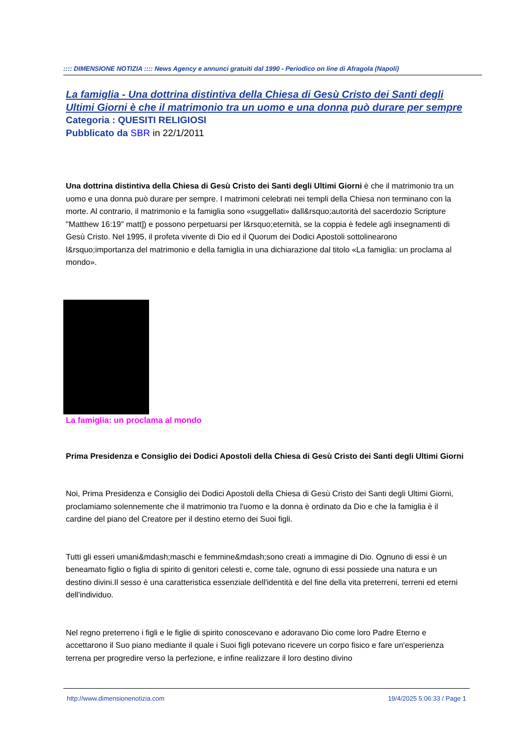:::: DIMENSIONE NOTIZIA :::: News Agency e annunci gratuiti dal 1990 - Periodico on line di Afragola (Napoli)
La famiglia - Una dottrina distintiva della Chiesa di Gesù Cristo dei Santi degli Ultimi Giorni è che il matrimonio tra un uomo e una donna può durare per sempre
Categoria : QUESITI RELIGIOSI
Pubblicato da SBR in 22/1/2011
Una dottrina distintiva della Chiesa di Gesù Cristo dei Santi degli Ultimi Giorni è che il matrimonio tra un uomo e una donna può durare per sempre. I matrimoni celebrati nei templi della Chiesa non terminano con la morte. Al contrario, il matrimonio e la famiglia sono «suggellati» dall&rsquo;autorità del sacerdozio Scripture "Matthew 16:19" matt]) e possono perpetuarsi per l&rsquo;eternità, se la coppia è fedele agli insegnamenti di Gesù Cristo. Nel 1995, il profeta vivente di Dio ed il Quorum dei Dodici Apostoli sottolinearono l&rsquo;importanza del matrimonio e della famiglia in una dichiarazione dal titolo «La famiglia: un proclama al mondo».
La famiglia: un proclama al mondo
Prima Presidenza e Consiglio dei Dodici Apostoli della Chiesa di Gesù Cristo dei Santi degli Ultimi Giorni
Noi, Prima Presidenza e Consiglio dei Dodici Apostoli della Chiesa di Gesù Cristo dei Santi degli Ultimi Giorni, proclamiamo solennemente che il matrimonio tra l'uomo e la donna è ordinato da Dio e che la famiglia è il cardine del piano del Creatore per il destino eterno dei Suoi figli.
Tutti gli esseri umani&mdash;maschi e femmine&mdash;sono creati a immagine di Dio. Ognuno di essi è un beneamato figlio o figlia di spirito di genitori celesti e, come tale, ognuno di essi possiede una natura e un destino divini.Il sesso è una caratteristica essenziale dell'identità e del fine della vita preterreni, terreni ed eterni dell'individuo.
Nel regno preterreno i figli e le figlie di spirito conoscevano e adoravano Dio come loro Padre Eterno e accettarono il Suo piano mediante il quale i Suoi figli potevano ricevere un corpo fisico e fare un'esperienza terrena per progredire verso la perfezione, e infine realizzare il loro destino divino
http://www.dimensionenotizia.com 19/4/2025 5:06:33 / Page 1